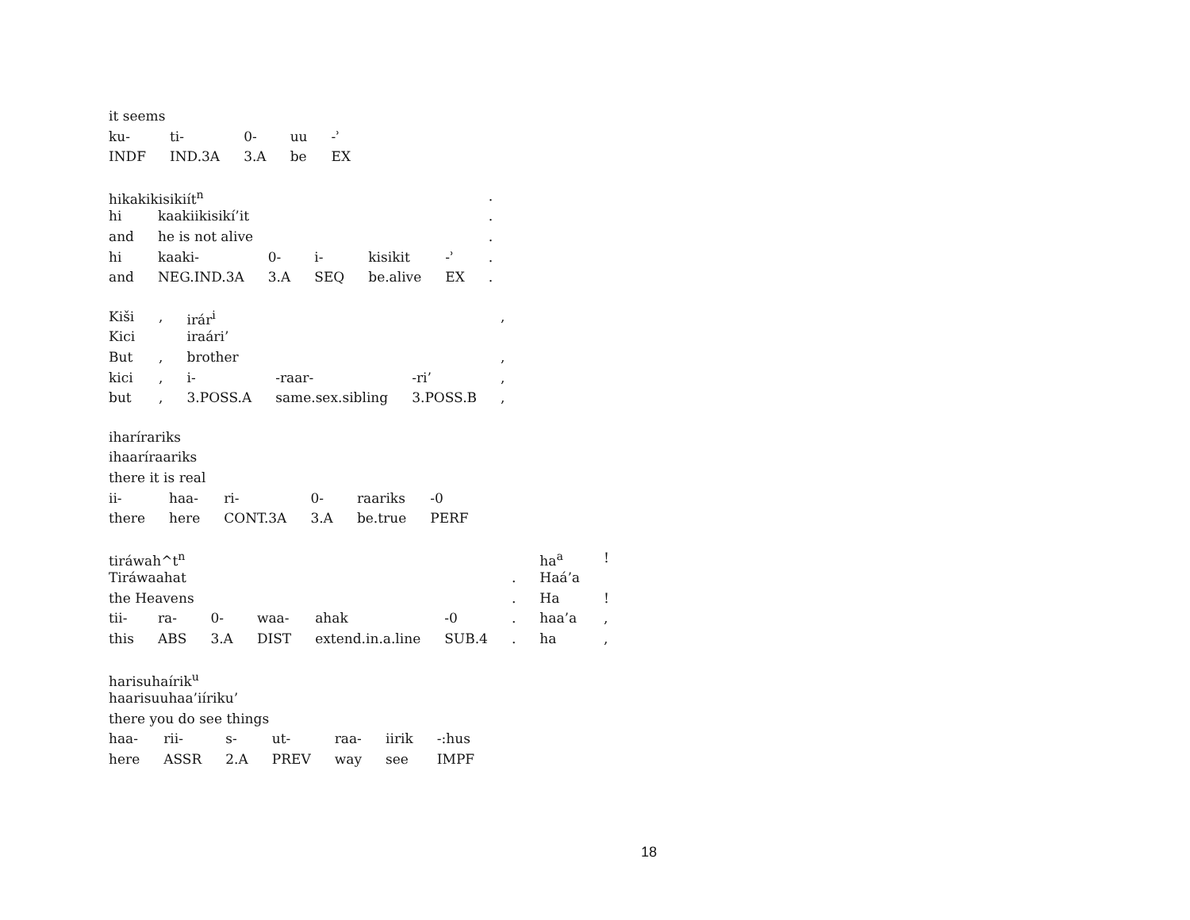| it seems | | | | |
| ku- | ti- | 0- | uu | -ʾ |
| INDF | IND.3A | 3.A | be | EX |
| hikakikisikiít<sup>n</sup> | | | | | | . |
| hi | kaakiikisikí’it | | | | | . |
| and | he is not alive | | | | | . |
| hi | kaaki- | 0- | i- | kisikit | -ʾ | . |
| and | NEG.IND.3A | 3.A | SEQ | be.alive | EX | . |
| Kiši | , | irár<sup>i</sup> | | | , |
| Kici | | iraári’ | | | |
| But | , | brother | | | , |
| kici | , | i- | -raar- | -ri’ | , |
| but | , | 3.POSS.A | same.sex.sibling | 3.POSS.B | , |
| iharírariks | | | | | |
| ihaaríraariks | | | | | |
| there it is real | | | | | |
| ii- | haa- | ri- | 0- | raariks | -0 |
| there | here | CONT.3A | 3.A | be.true | PERF |
| tiráwah^t<sup>n</sup> | | | | | | | ha<sup>a</sup> | ! |
| Tiráwaahat | | | | | | . | Haá’a | |
| the Heavens | | | | | | . | Ha | ! |
| tii- | ra- | 0- | waa- | ahak | -0 | . | haa’a | , |
| this | ABS | 3.A | DIST | extend.in.a.line | SUB.4 | . | ha | , |
| harisuhaírik<sup>u</sup> | | | | | | |
| haarisuuhaa’iíriku’ | | | | | | |
| there you do see things | | | | | | |
| haa- | rii- | s- | ut- | raa- | iirik | -:hus |
| here | ASSR | 2.A | PREV | way | see | IMPF |
18